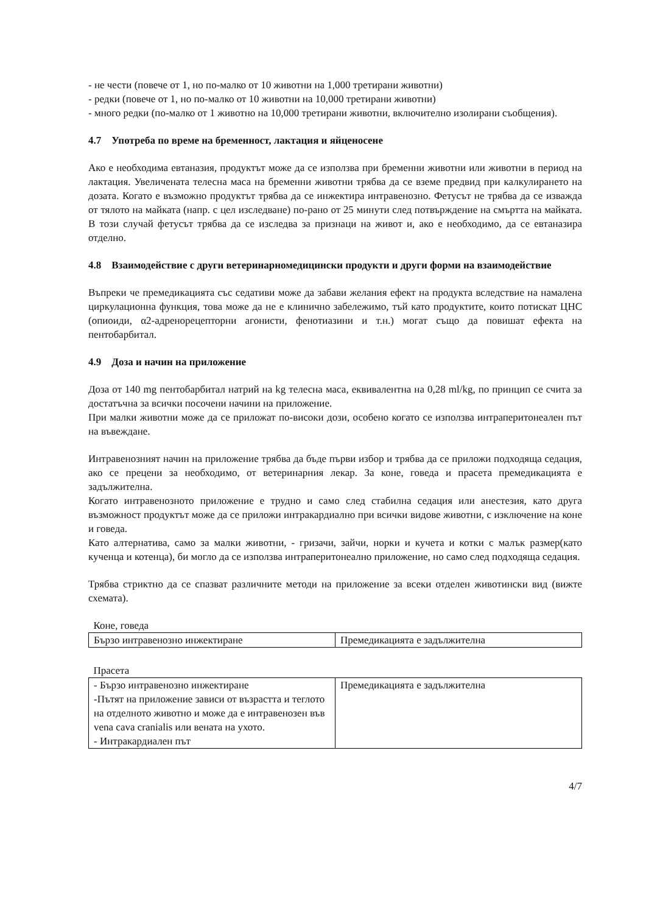- не чести (повече от 1, но по-малко от 10 животни на 1,000 третирани животни)
- редки (повече от 1, но по-малко от 10 животни на 10,000 третирани животни)
- много редки (по-малко от 1 животно на 10,000 третирани животни, включително изолирани съобщения).
4.7 Употреба по време на бременност, лактация и яйценосене
Ако е необходима евтаназия, продуктът може да се използва при бременни животни или животни в период на лактация. Увеличената телесна маса на бременни животни трябва да се вземе предвид при калкулирането на дозата. Когато е възможно продуктът трябва да се инжектира интравенозно. Фетусът не трябва да се изважда от тялото на майката (напр. с цел изследване) по-рано от 25 минути след потвърждение на смъртта на майката. В този случай фетусът трябва да се изследва за признаци на живот и, ако е необходимо, да се евтаназира отделно.
4.8 Взаимодействие с други ветеринарномедицински продукти и други форми на взаимодействие
Въпреки че премедикацията със седативи може да забави желания ефект на продукта вследствие на намалена циркулационна функция, това може да не е клинично забележимо, тъй като продуктите, които потискат ЦНС (опиоиди, α2-адренорецепторни агонисти, фенотиазини и т.н.) могат също да повишат ефекта на пентобарбитал.
4.9 Доза и начин на приложение
Доза от 140 mg пентобарбитал натрий на kg телесна маса, еквивалентна на 0,28 ml/kg, по принцип се счита за достатъчна за всички посочени начини на приложение.
При малки животни може да се приложат по-високи дози, особено когато се използва интраперитонеален път на въвеждане.
Интравенозният начин на приложение трябва да бъде първи избор и трябва да се приложи подходяща седация, ако се прецени за необходимо, от ветеринарния лекар. За коне, говеда и прасета премедикацията е задължителна.
Когато интравенозното приложение е трудно и само след стабилна седация или анестезия, като друга възможност продуктът може да се приложи интракардиално при всички видове животни, с изключение на коне и говеда.
Като алтернатива, само за малки животни, - гризачи, зайчи, норки и кучета и котки с малък размер(като кученца и котенца), би могло да се използва интраперитонеално приложение, но само след подходяща седация.
Трябва стриктно да се спазват различните методи на приложение за всеки отделен животински вид (вижте схемата).
Коне, говеда
| Бързо интравенозно инжектиране | Премедикацията е задължителна |
Прасета
| - Бързо интравенозно инжектиране -Пътят на приложение зависи от възрастта и теглото на отделното животно и може да е интравенозен във vena cava cranialis или вената на ухото. - Интракардиален път | Премедикацията е задължителна |
4/7